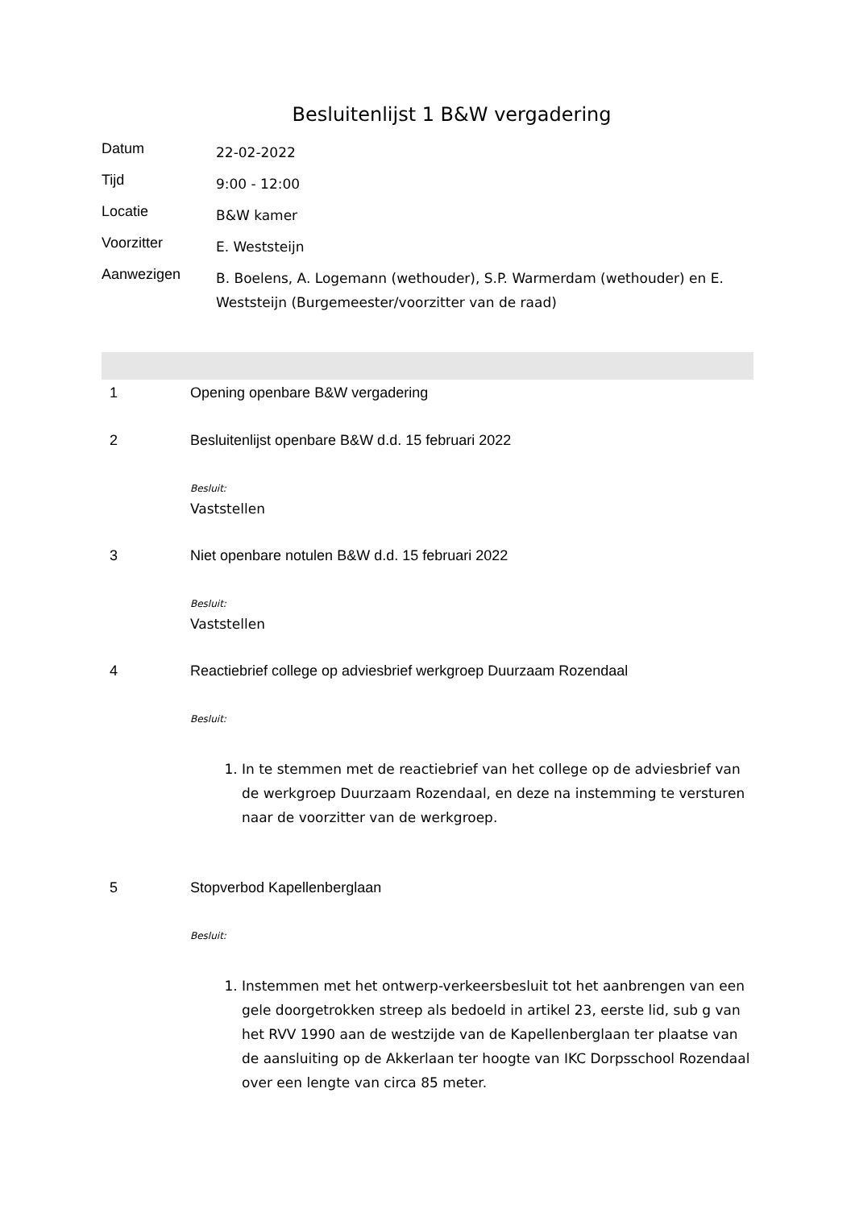Besluitenlijst 1 B&W vergadering
| Datum | 22-02-2022 |
| Tijd | 9:00 - 12:00 |
| Locatie | B&W kamer |
| Voorzitter | E. Weststeijn |
| Aanwezigen | B. Boelens, A. Logemann (wethouder), S.P. Warmerdam (wethouder) en E. Weststeijn (Burgemeester/voorzitter van de raad) |
1 Opening openbare B&W vergadering
2 Besluitenlijst openbare B&W d.d. 15 februari 2022
Besluit:
Vaststellen
3 Niet openbare notulen B&W d.d. 15 februari 2022
Besluit:
Vaststellen
4 Reactiebrief college op adviesbrief werkgroep Duurzaam Rozendaal
Besluit:
1. In te stemmen met de reactiebrief van het college op de adviesbrief van de werkgroep Duurzaam Rozendaal, en deze na instemming te versturen naar de voorzitter van de werkgroep.
5 Stopverbod Kapellenberglaan
Besluit:
1. Instemmen met het ontwerp-verkeersbesluit tot het aanbrengen van een gele doorgetrokken streep als bedoeld in artikel 23, eerste lid, sub g van het RVV 1990 aan de westzijde van de Kapellenberglaan ter plaatse van de aansluiting op de Akkerlaan ter hoogte van IKC Dorpsschool Rozendaal over een lengte van circa 85 meter.